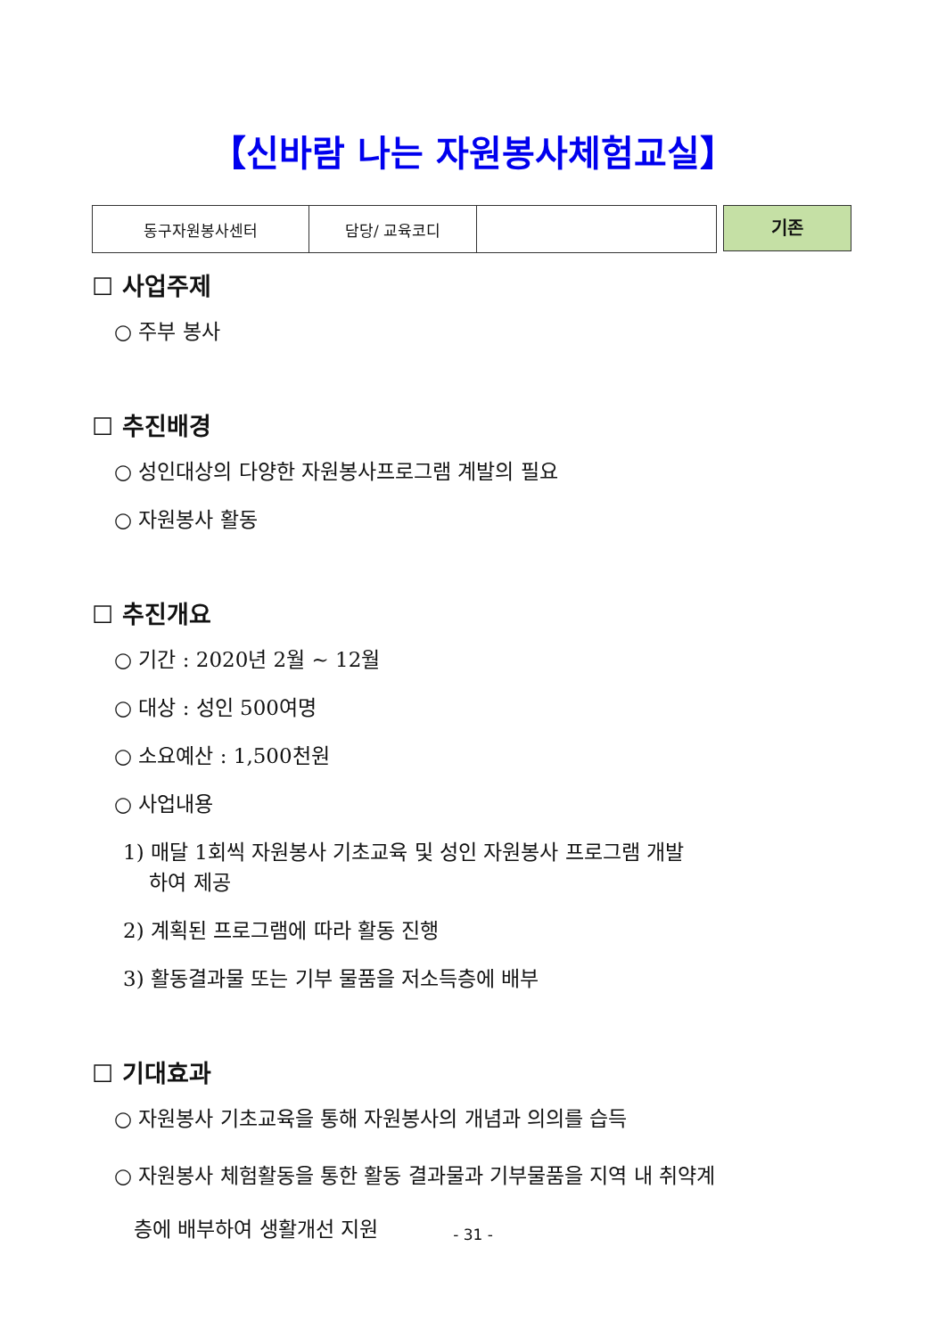【신바람 나는 자원봉사체험교실】
| 동구자원봉사센터 | 담당/ 교육코디 | |
기존
☐ 사업주제
○ 주부 봉사
☐ 추진배경
○ 성인대상의 다양한 자원봉사프로그램 계발의 필요
○ 자원봉사 활동
☐ 추진개요
○ 기간 : 2020년 2월 ~ 12월
○ 대상 : 성인 500여명
○ 소요예산 : 1,500천원
○ 사업내용
1) 매달 1회씩 자원봉사 기초교육 및 성인 자원봉사 프로그램 개발
하여 제공
2) 계획된 프로그램에 따라 활동 진행
3) 활동결과물 또는 기부 물품을 저소득층에 배부
☐ 기대효과
○ 자원봉사 기초교육을 통해 자원봉사의 개념과 의의를 습득
○ 자원봉사 체험활동을 통한 활동 결과물과 기부물품을 지역 내 취약계
층에 배부하여 생활개선 지원
- 31 -